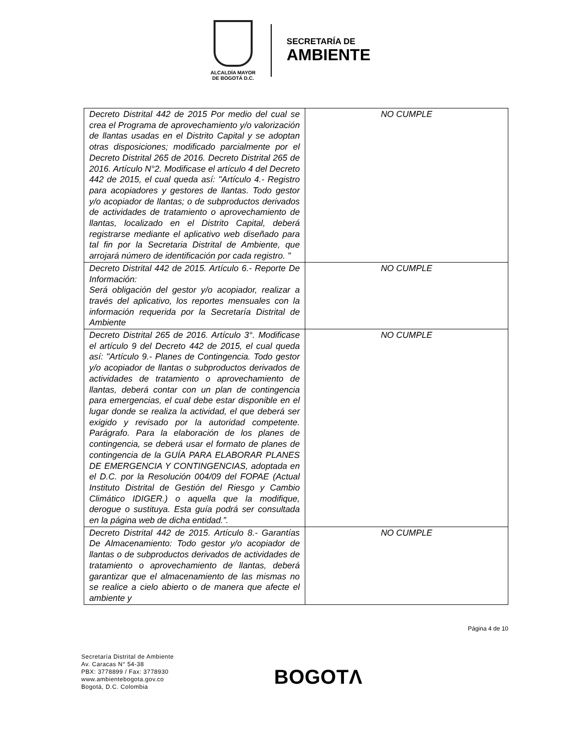ALCALDÍA MAYOR
DE BOGOTÁ D.C.
SECRETARÍA DE
AMBIENTE
| Decreto Distrital 442 de 2015 Por medio del cual se crea el Programa de aprovechamiento y/o valorización de llantas usadas en el Distrito Capital y se adoptan otras disposiciones; modificado parcialmente por el Decreto Distrital 265 de 2016. Decreto Distrital 265 de 2016. Artículo N°2. Modificase el artículo 4 del Decreto 442 de 2015, el cual queda así: "Artículo 4.- Registro para acopiadores y gestores de llantas. Todo gestor y/o acopiador de llantas; o de subproductos derivados de actividades de tratamiento o aprovechamiento de llantas, localizado en el Distrito Capital, deberá registrarse mediante el aplicativo web diseñado para tal fin por la Secretaria Distrital de Ambiente, que arrojará número de identificación por cada registro. " | NO CUMPLE |
| Decreto Distrital 442 de 2015. Artículo 6.- Reporte De Información: Será obligación del gestor y/o acopiador, realizar a través del aplicativo, los reportes mensuales con la información requerida por la Secretaría Distrital de Ambiente | NO CUMPLE |
| Decreto Distrital 265 de 2016. Artículo 3°. Modificase el artículo 9 del Decreto 442 de 2015, el cual queda así: "Artículo 9.- Planes de Contingencia. Todo gestor y/o acopiador de llantas o subproductos derivados de actividades de tratamiento o aprovechamiento de llantas, deberá contar con un plan de contingencia para emergencias, el cual debe estar disponible en el lugar donde se realiza la actividad, el que deberá ser exigido y revisado por la autoridad competente. Parágrafo. Para la elaboración de los planes de contingencia, se deberá usar el formato de planes de contingencia de la GUÍA PARA ELABORAR PLANES DE EMERGENCIA Y CONTINGENCIAS, adoptada en el D.C. por la Resolución 004/09 del FOPAE (Actual Instituto Distrital de Gestión del Riesgo y Cambio Climático IDIGER.) o aquella que la modifique, derogue o sustituya. Esta guía podrá ser consultada en la página web de dicha entidad.”. | NO CUMPLE |
| Decreto Distrital 442 de 2015. Artículo 8.- Garantías De Almacenamiento: Todo gestor y/o acopiador de llantas o de subproductos derivados de actividades de tratamiento o aprovechamiento de llantas, deberá garantizar que el almacenamiento de las mismas no se realice a cielo abierto o de manera que afecte el ambiente y | NO CUMPLE |
Página 4 de 10
Secretaría Distrital de Ambiente
Av. Caracas N° 54-38
PBX: 3778899 / Fax: 3778930
www.ambientebogota.gov.co
Bogotá, D.C. Colombia
BOGOTΛ